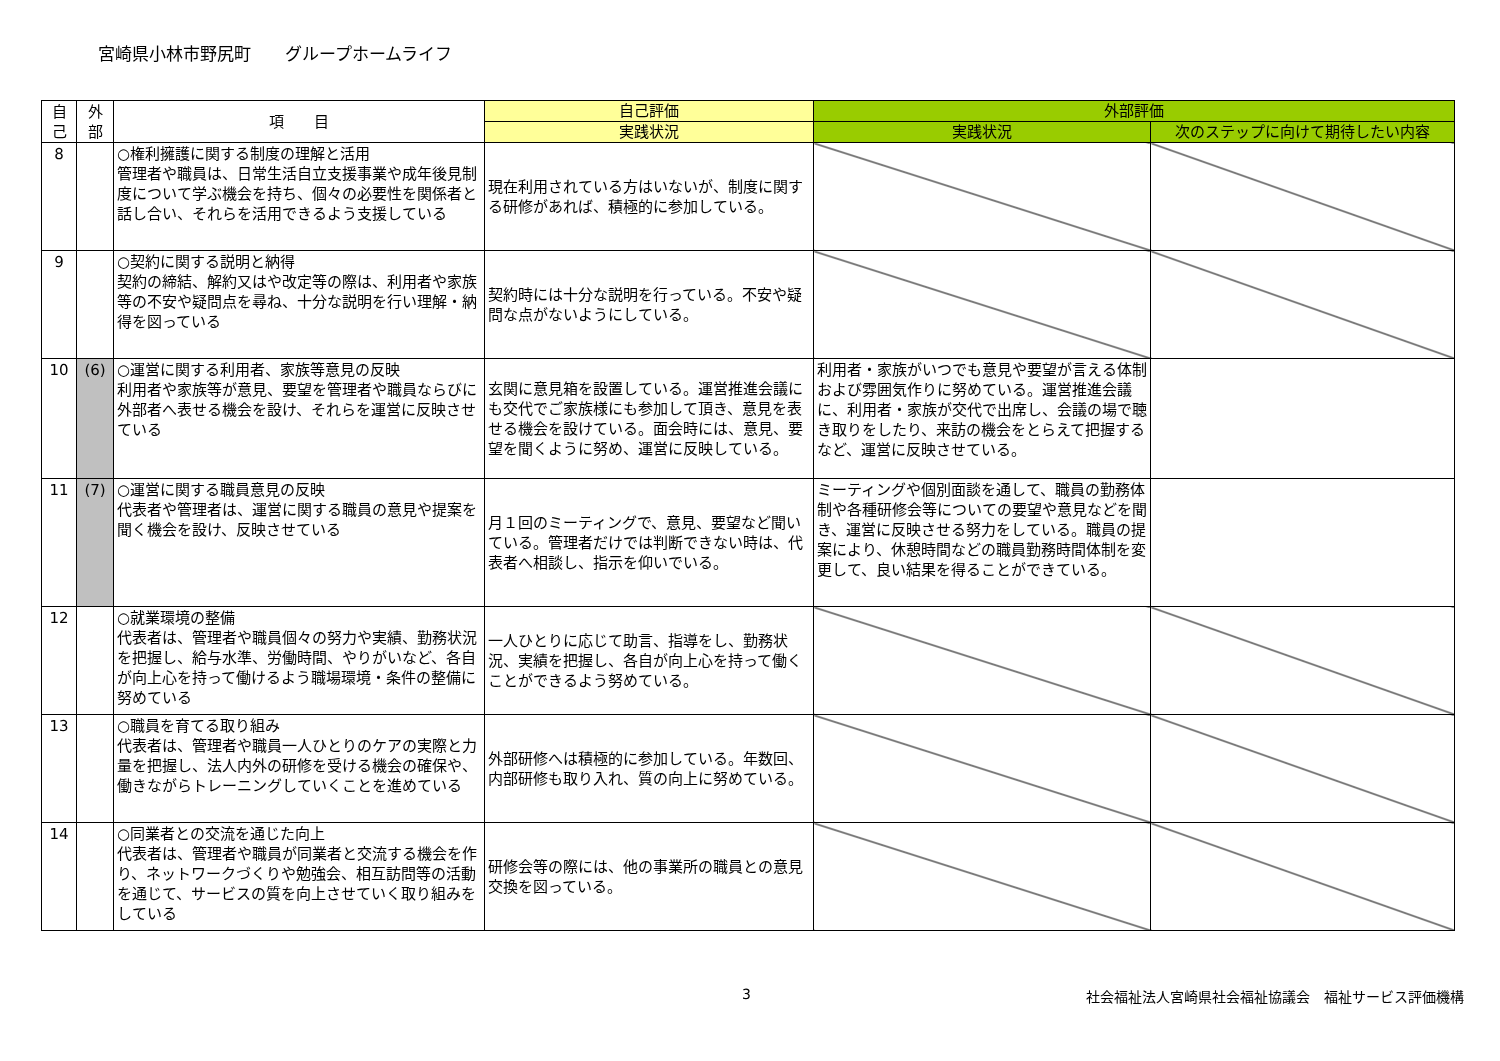宮崎県小林市野尻町　　グループホームライフ
| 自 己 | 外 部 | 項 目 | 自己評価 | 外部評価 | |
| --- | --- | --- | --- | --- | --- |
| | | | 実践状況 | 実践状況 | 次のステップに向けて期待したい内容 |
| 8 | | ○権利擁護に関する制度の理解と活用 管理者や職員は、日常生活自立支援事業や成年後見制度について学ぶ機会を持ち、個々の必要性を関係者と話し合い、それらを活用できるよう支援している | 現在利用されている方はいないが、制度に関する研修があれば、積極的に参加している。 | | |
| 9 | | ○契約に関する説明と納得 契約の締結、解約又はや改定等の際は、利用者や家族等の不安や疑問点を尋ね、十分な説明を行い理解・納得を図っている | 契約時には十分な説明を行っている。不安や疑問な点がないようにしている。 | | |
| 10 | (6) | ○運営に関する利用者、家族等意見の反映 利用者や家族等が意見、要望を管理者や職員ならびに外部者へ表せる機会を設け、それらを運営に反映させている | 玄関に意見箱を設置している。運営推進会議にも交代でご家族様にも参加して頂き、意見を表せる機会を設けている。面会時には、意見、要望を聞くように努め、運営に反映している。 | 利用者・家族がいつでも意見や要望が言える体制および雰囲気作りに努めている。運営推進会議に、利用者・家族が交代で出席し、会議の場で聴き取りをしたり、来訪の機会をとらえて把握するなど、運営に反映させている。 | |
| 11 | (7) | ○運営に関する職員意見の反映 代表者や管理者は、運営に関する職員の意見や提案を聞く機会を設け、反映させている | 月１回のミーティングで、意見、要望など聞いている。管理者だけでは判断できない時は、代表者へ相談し、指示を仰いでいる。 | ミーティングや個別面談を通して、職員の勤務体制や各種研修会等についての要望や意見などを聞き、運営に反映させる努力をしている。職員の提案により、休憩時間などの職員勤務時間体制を変更して、良い結果を得ることができている。 | |
| 12 | | ○就業環境の整備 代表者は、管理者や職員個々の努力や実績、勤務状況を把握し、給与水準、労働時間、やりがいなど、各自が向上心を持って働けるよう職場環境・条件の整備に努めている | 一人ひとりに応じて助言、指導をし、勤務状況、実績を把握し、各自が向上心を持って働くことができるよう努めている。 | | |
| 13 | | ○職員を育てる取り組み 代表者は、管理者や職員一人ひとりのケアの実際と力量を把握し、法人内外の研修を受ける機会の確保や、働きながらトレーニングしていくことを進めている | 外部研修へは積極的に参加している。年数回、内部研修も取り入れ、質の向上に努めている。 | | |
| 14 | | ○同業者との交流を通じた向上 代表者は、管理者や職員が同業者と交流する機会を作り、ネットワークづくりや勉強会、相互訪問等の活動を通じて、サービスの質を向上させていく取り組みをしている | 研修会等の際には、他の事業所の職員との意見交換を図っている。 | | |
3 社会福祉法人宮崎県社会福祉協議会　福祉サービス評価機構